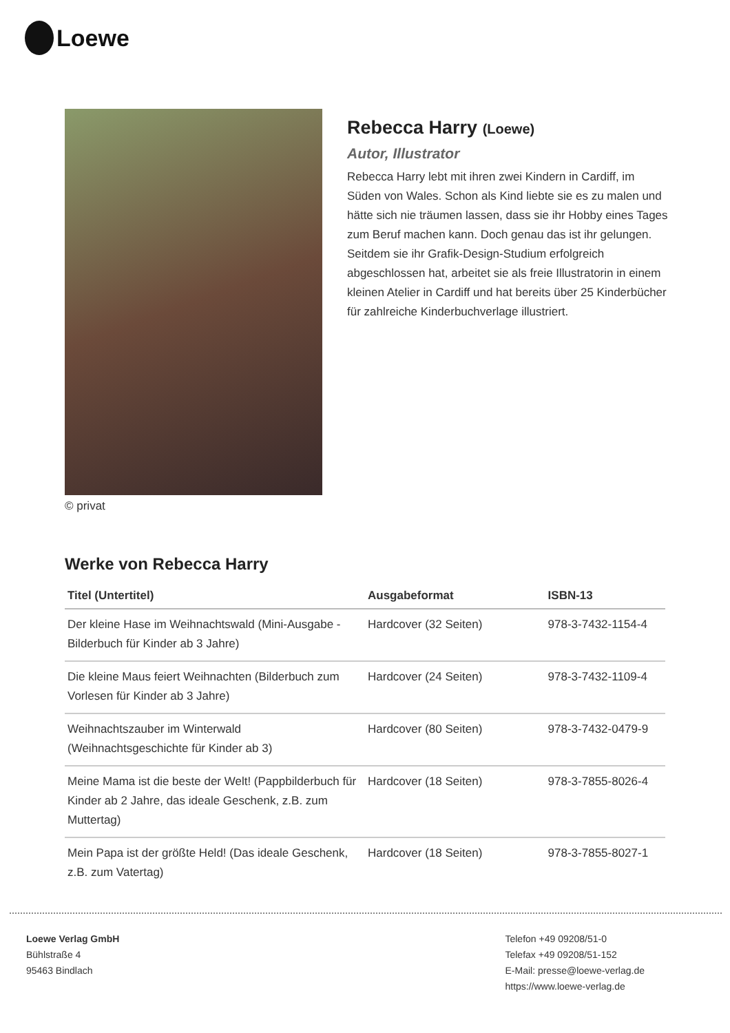Loewe
© privat
Rebecca Harry (Loewe)
Autor, Illustrator
Rebecca Harry lebt mit ihren zwei Kindern in Cardiff, im Süden von Wales. Schon als Kind liebte sie es zu malen und hätte sich nie träumen lassen, dass sie ihr Hobby eines Tages zum Beruf machen kann. Doch genau das ist ihr gelungen. Seitdem sie ihr Grafik-Design-Studium erfolgreich abgeschlossen hat, arbeitet sie als freie Illustratorin in einem kleinen Atelier in Cardiff und hat bereits über 25 Kinderbücher für zahlreiche Kinderbuchverlage illustriert.
Werke von Rebecca Harry
| Titel (Untertitel) | Ausgabeformat | ISBN-13 |
| --- | --- | --- |
| Der kleine Hase im Weihnachtswald (Mini-Ausgabe - Bilderbuch für Kinder ab 3 Jahre) | Hardcover (32 Seiten) | 978-3-7432-1154-4 |
| Die kleine Maus feiert Weihnachten (Bilderbuch zum Vorlesen für Kinder ab 3 Jahre) | Hardcover (24 Seiten) | 978-3-7432-1109-4 |
| Weihnachtszauber im Winterwald (Weihnachtsgeschichte für Kinder ab 3) | Hardcover (80 Seiten) | 978-3-7432-0479-9 |
| Meine Mama ist die beste der Welt! (Pappbilderbuch für Kinder ab 2 Jahre, das ideale Geschenk, z.B. zum Muttertag) | Hardcover (18 Seiten) | 978-3-7855-8026-4 |
| Mein Papa ist der größte Held! (Das ideale Geschenk, z.B. zum Vatertag) | Hardcover (18 Seiten) | 978-3-7855-8027-1 |
Loewe Verlag GmbH
Bühlstraße 4
95463 Bindlach
Telefon +49 09208/51-0
Telefax +49 09208/51-152
E-Mail: presse@loewe-verlag.de
https://www.loewe-verlag.de